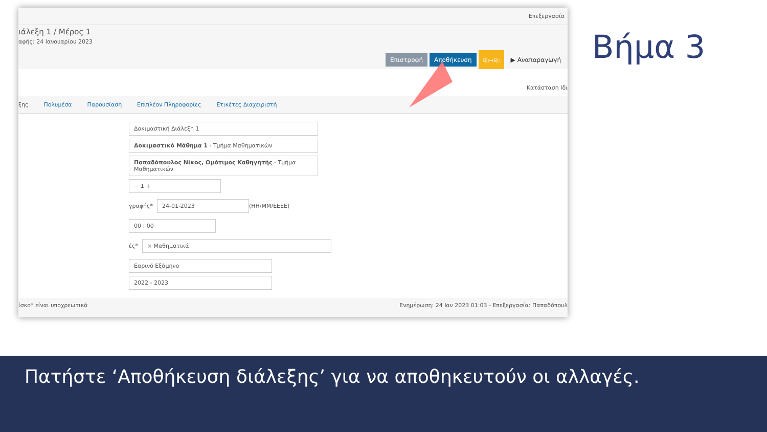Επεξεργασία
ιάλεξη 1 / Μέρος 1
αφής: 24 Ιανουαρίου 2023
Επιστροφή Αποθήκευση ⎘→⎘ ▶ Αναπαραγωγή
Κατάσταση Ιδι
ξης Πολυμέσα Παρουσίαση Επιπλέον Πληροφορίες Ετικέτες Διαχειριστή
Δοκιμαστική Διάλεξη 1
Δοκιμαστικό Μάθημα 1 - Τμήμα Μαθηματικών
Παπαδόπουλος Νίκος, Ομότιμος Καθηγητής - Τμήμα Μαθηματικών
− 1 +
γραφής*
24-01-2023
(ΗΗ/ΜΜ/ΕΕΕΕ)
00 : 00
ές*
× Μαθηματικά
Εαρινό Εξάμηνο
2022 - 2023
ίσκο* είναι υποχρεωτικά Ενημέρωση: 24 Ιαν 2023 01:03 - Επεξεργασία: Παπαδόπουλ
Βήμα 3
Πατήστε ‘Αποθήκευση διάλεξης’ για να αποθηκευτούν οι αλλαγές.